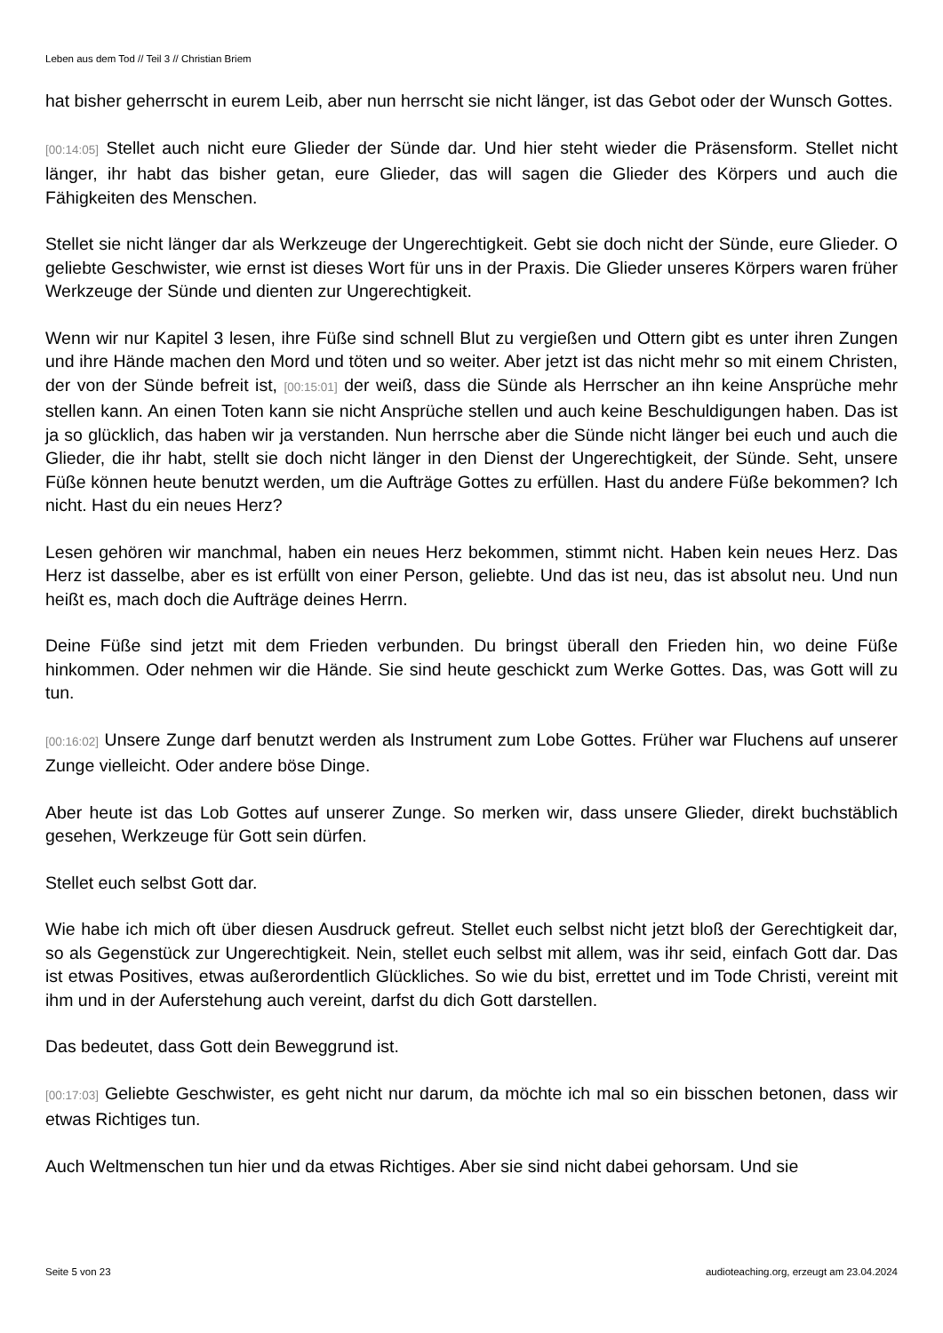Leben aus dem Tod // Teil 3 // Christian Briem
hat bisher geherrscht in eurem Leib, aber nun herrscht sie nicht länger, ist das Gebot oder der Wunsch Gottes.
[00:14:05] Stellet auch nicht eure Glieder der Sünde dar. Und hier steht wieder die Präsensform. Stellet nicht länger, ihr habt das bisher getan, eure Glieder, das will sagen die Glieder des Körpers und auch die Fähigkeiten des Menschen.
Stellet sie nicht länger dar als Werkzeuge der Ungerechtigkeit. Gebt sie doch nicht der Sünde, eure Glieder. O geliebte Geschwister, wie ernst ist dieses Wort für uns in der Praxis. Die Glieder unseres Körpers waren früher Werkzeuge der Sünde und dienten zur Ungerechtigkeit.
Wenn wir nur Kapitel 3 lesen, ihre Füße sind schnell Blut zu vergießen und Ottern gibt es unter ihren Zungen und ihre Hände machen den Mord und töten und so weiter. Aber jetzt ist das nicht mehr so mit einem Christen, der von der Sünde befreit ist, [00:15:01] der weiß, dass die Sünde als Herrscher an ihn keine Ansprüche mehr stellen kann. An einen Toten kann sie nicht Ansprüche stellen und auch keine Beschuldigungen haben. Das ist ja so glücklich, das haben wir ja verstanden. Nun herrsche aber die Sünde nicht länger bei euch und auch die Glieder, die ihr habt, stellt sie doch nicht länger in den Dienst der Ungerechtigkeit, der Sünde. Seht, unsere Füße können heute benutzt werden, um die Aufträge Gottes zu erfüllen. Hast du andere Füße bekommen? Ich nicht. Hast du ein neues Herz?
Lesen gehören wir manchmal, haben ein neues Herz bekommen, stimmt nicht. Haben kein neues Herz. Das Herz ist dasselbe, aber es ist erfüllt von einer Person, geliebte. Und das ist neu, das ist absolut neu. Und nun heißt es, mach doch die Aufträge deines Herrn.
Deine Füße sind jetzt mit dem Frieden verbunden. Du bringst überall den Frieden hin, wo deine Füße hinkommen. Oder nehmen wir die Hände. Sie sind heute geschickt zum Werke Gottes. Das, was Gott will zu tun.
[00:16:02] Unsere Zunge darf benutzt werden als Instrument zum Lobe Gottes. Früher war Fluchens auf unserer Zunge vielleicht. Oder andere böse Dinge.
Aber heute ist das Lob Gottes auf unserer Zunge. So merken wir, dass unsere Glieder, direkt buchstäblich gesehen, Werkzeuge für Gott sein dürfen.
Stellet euch selbst Gott dar.
Wie habe ich mich oft über diesen Ausdruck gefreut. Stellet euch selbst nicht jetzt bloß der Gerechtigkeit dar, so als Gegenstück zur Ungerechtigkeit. Nein, stellet euch selbst mit allem, was ihr seid, einfach Gott dar. Das ist etwas Positives, etwas außerordentlich Glückliches. So wie du bist, errettet und im Tode Christi, vereint mit ihm und in der Auferstehung auch vereint, darfst du dich Gott darstellen.
Das bedeutet, dass Gott dein Beweggrund ist.
[00:17:03] Geliebte Geschwister, es geht nicht nur darum, da möchte ich mal so ein bisschen betonen, dass wir etwas Richtiges tun.
Auch Weltmenschen tun hier und da etwas Richtiges. Aber sie sind nicht dabei gehorsam. Und sie
Seite 5 von 23 audioteaching.org, erzeugt am 23.04.2024